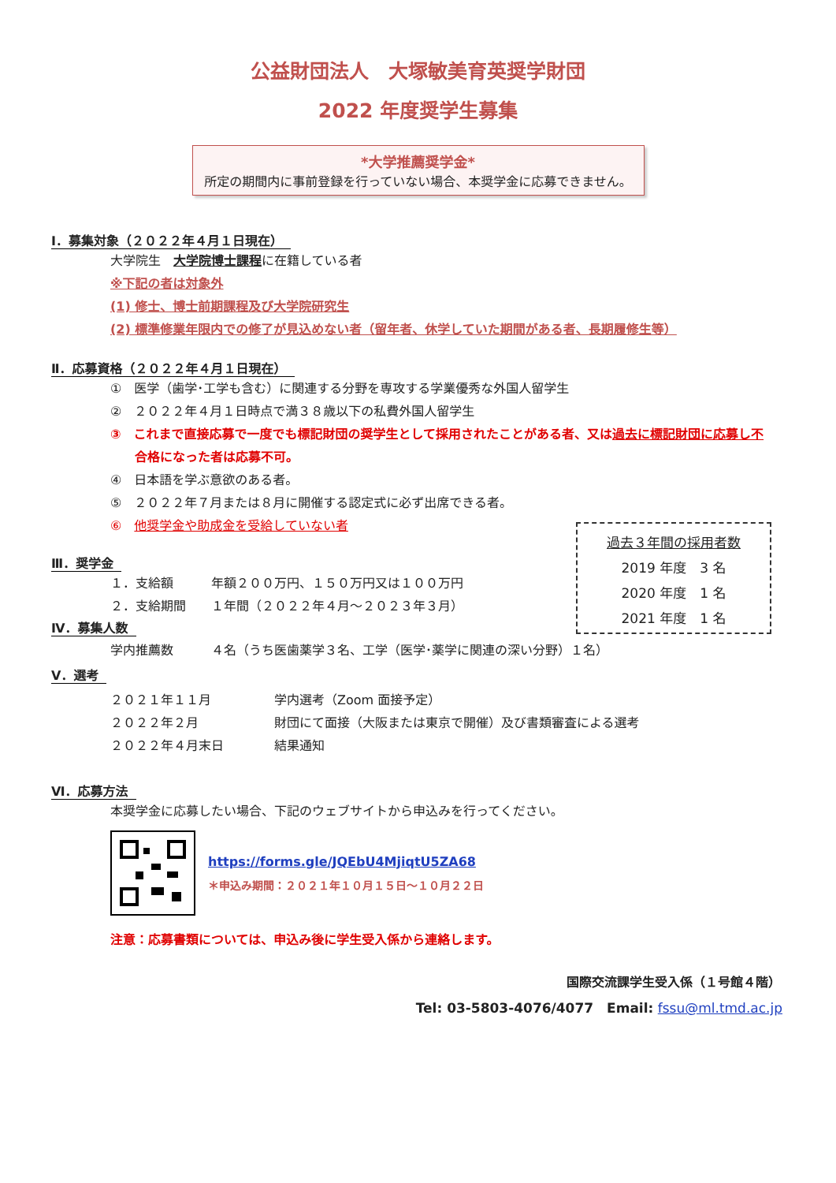公益財団法人　大塚敏美育英奨学財団
2022 年度奨学生募集
*大学推薦奨学金*
所定の期間内に事前登録を行っていない場合、本奨学金に応募できません。
Ⅰ．募集対象（２０２２年４月１日現在）
大学院生　大学院博士課程に在籍している者
※下記の者は対象外
(1) 修士、博士前期課程及び大学院研究生
(2) 標準修業年限内での修了が見込めない者（留年者、休学していた期間がある者、長期履修生等）
Ⅱ．応募資格（２０２２年４月１日現在）
①　医学（歯学･工学も含む）に関連する分野を専攻する学業優秀な外国人留学生
②　２０２２年４月１日時点で満３８歳以下の私費外国人留学生
③　これまで直接応募で一度でも標記財団の奨学生として採用されたことがある者、又は過去に標記財団に応募し不
合格になった者は応募不可。
④　日本語を学ぶ意欲のある者。
⑤　２０２２年７月または８月に開催する認定式に必ず出席できる者。
⑥　他奨学金や助成金を受給していない者
過去３年間の採用者数
2019 年度　3 名
2020 年度　1 名
2021 年度　1 名
Ⅲ．奨学金
１．支給額　　　年額２００万円、１５０万円又は１００万円
２．支給期間　　１年間（２０２２年４月～２０２３年３月）
Ⅳ．募集人数
学内推薦数　　　４名（うち医歯薬学３名、工学（医学･薬学に関連の深い分野）１名）
Ⅴ．選考
２０２１年１１月　　　　　学内選考（Zoom 面接予定）
２０２２年２月　　　　　　財団にて面接（大阪または東京で開催）及び書類審査による選考
２０２２年４月末日　　　　結果通知
Ⅵ．応募方法
本奨学金に応募したい場合、下記のウェブサイトから申込みを行ってください。
https://forms.gle/JQEbU4MjiqtU5ZA68
＊申込み期間：２０２１年１０月１５日～１０月２２日
注意：応募書類については、申込み後に学生受入係から連絡します。
国際交流課学生受入係（１号館４階）
Tel: 03-5803-4076/4077　Email: fssu@ml.tmd.ac.jp